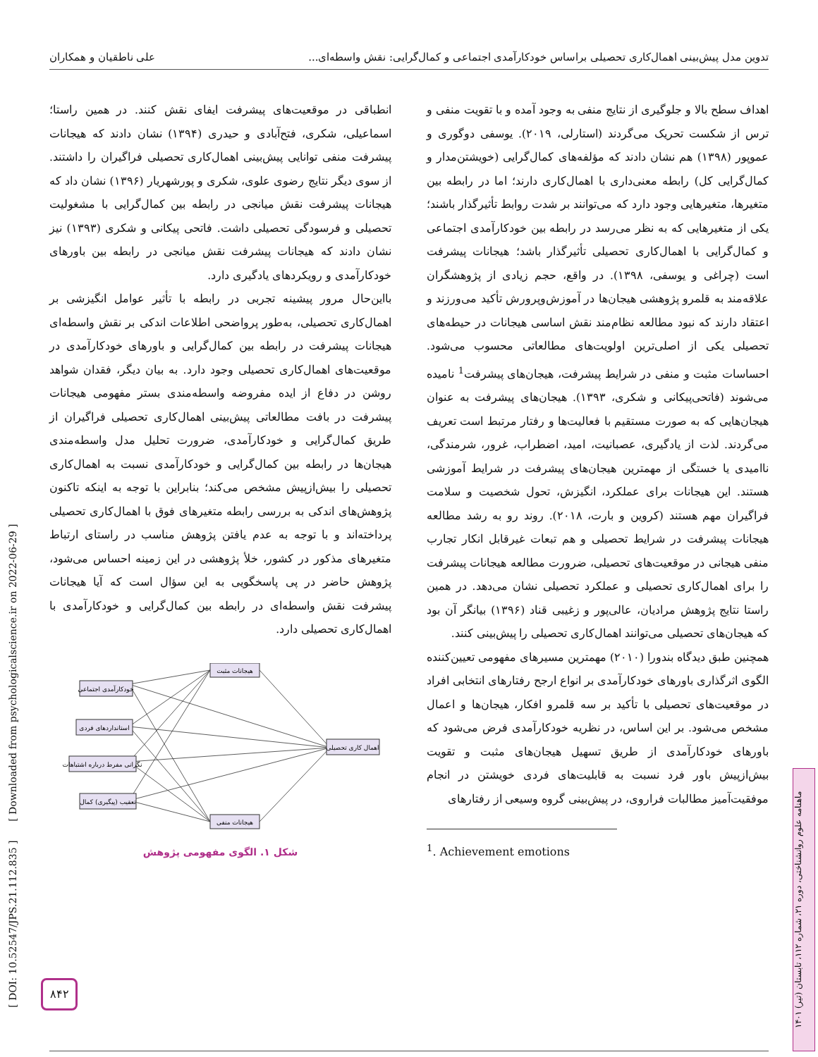تدوین مدل پیش‌بینی اهمال‌کاری تحصیلی براساس خودکارآمدی اجتماعی و کمال‌گرایی: نقش واسطه‌ای... علی ناطقیان و همکاران
اهداف سطح بالا و جلوگیری از نتایج منفی به وجود آمده و با تقویت منفی و ترس از شکست تحریک می‌گردند (استارلی، ۲۰۱۹). یوسفی دوگوری و عموپور (۱۳۹۸) هم نشان دادند که مؤلفه‌های کمال‌گرایی (خویشتن‌مدار و کمال‌گرایی کل) رابطه معنی‌داری با اهمال‌کاری دارند؛ اما در رابطه بین متغیرها، متغیرهایی وجود دارد که می‌توانند بر شدت روابط تأثیرگذار باشند؛ یکی از متغیرهایی که به نظر می‌رسد در رابطه بین خودکارآمدی اجتماعی و کمال‌گرایی با اهمال‌کاری تحصیلی تأثیرگذار باشد؛ هیجانات پیشرفت است (چراغی و یوسفی، ۱۳۹۸). در واقع، حجم زیادی از پژوهشگران علاقه‌مند به قلمرو پژوهشی هیجان‌ها در آموزش‌وپرورش تأکید می‌ورزند و اعتقاد دارند که نبود مطالعه نظام‌مند نقش اساسی هیجانات در حیطه‌های تحصیلی یکی از اصلی‌ترین اولویت‌های مطالعاتی محسوب می‌شود. احساسات مثبت و منفی در شرایط پیشرفت، هیجان‌های پیشرفت<sup>1</sup> نامیده می‌شوند (فاتحی‌پیکانی و شکری، ۱۳۹۳). هیجان‌های پیشرفت به عنوان هیجان‌هایی که به صورت مستقیم با فعالیت‌ها و رفتار مرتبط است تعریف می‌گردند. لذت از یادگیری، عصبانیت، امید، اضطراب، غرور، شرمندگی، ناامیدی یا خستگی از مهمترین هیجان‌های پیشرفت در شرایط آموزشی هستند. این هیجانات برای عملکرد، انگیزش، تحول شخصیت و سلامت فراگیران مهم هستند (کروین و بارت، ۲۰۱۸). روند رو به رشد مطالعه هیجانات پیشرفت در شرایط تحصیلی و هم تبعات غیرقابل انکار تجارب منفی هیجانی در موقعیت‌های تحصیلی، ضرورت مطالعه هیجانات پیشرفت را برای اهمال‌کاری تحصیلی و عملکرد تحصیلی نشان می‌دهد. در همین راستا نتایج پژوهش مرادیان، عالی‌پور و زغیبی قناد (۱۳۹۶) بیانگر آن بود که هیجان‌های تحصیلی می‌توانند اهمال‌کاری تحصیلی را پیش‌بینی کنند.
همچنین طبق دیدگاه بندورا (۲۰۱۰) مهمترین مسیرهای مفهومی تعیین‌کننده الگوی اثرگذاری باورهای خودکارآمدی بر انواع ارجح رفتارهای انتخابی افراد در موقعیت‌های تحصیلی با تأکید بر سه قلمرو افکار، هیجان‌ها و اعمال مشخص می‌شود. بر این اساس، در نظریه خودکارآمدی فرض می‌شود که باورهای خودکارآمدی از طریق تسهیل هیجان‌های مثبت و تقویت بیش‌ازپیش باور فرد نسبت به قابلیت‌های فردی خویشتن در انجام موفقیت‌آمیز مطالبات فراروی، در پیش‌بینی گروه وسیعی از رفتارهای
<sup>1</sup>. Achievement emotions
انطباقی در موقعیت‌های پیشرفت ایفای نقش کنند. در همین راستا؛ اسماعیلی، شکری، فتح‌آبادی و حیدری (۱۳۹۴) نشان دادند که هیجانات پیشرفت منفی توانایی پیش‌بینی اهمال‌کاری تحصیلی فراگیران را داشتند. از سوی دیگر نتایج رضوی علوی، شکری و پورشهریار (۱۳۹۶) نشان داد که هیجانات پیشرفت نقش میانجی در رابطه بین کمال‌گرایی با مشغولیت تحصیلی و فرسودگی تحصیلی داشت. فاتحی پیکانی و شکری (۱۳۹۳) نیز نشان دادند که هیجانات پیشرفت نقش میانجی در رابطه بین باورهای خودکارآمدی و رویکردهای یادگیری دارد.
بااین‌حال مرور پیشینه تجربی در رابطه با تأثیر عوامل انگیزشی بر اهمال‌کاری تحصیلی، به‌طور پرواضحی اطلاعات اندکی بر نقش واسطه‌ای هیجانات پیشرفت در رابطه بین کمال‌گرایی و باورهای خودکارآمدی در موقعیت‌های اهمال‌کاری تحصیلی وجود دارد. به بیان دیگر، فقدان شواهد روشن در دفاع از ایده مفروضه واسطه‌مندی بستر مفهومی هیجانات پیشرفت در بافت مطالعاتی پیش‌بینی اهمال‌کاری تحصیلی فراگیران از طریق کمال‌گرایی و خودکارآمدی، ضرورت تحلیل مدل واسطه‌مندی هیجان‌ها در رابطه بین کمال‌گرایی و خودکارآمدی نسبت به اهمال‌کاری تحصیلی را بیش‌ازپیش مشخص می‌کند؛ بنابراین با توجه به اینکه تاکنون پژوهش‌های اندکی به بررسی رابطه متغیرهای فوق با اهمال‌کاری تحصیلی پرداخته‌اند و با توجه به عدم یافتن پژوهش مناسب در راستای ارتباط متغیرهای مذکور در کشور، خلأ پژوهشی در این زمینه احساس می‌شود، پژوهش حاضر در پی پاسخگویی به این سؤال است که آیا هیجانات پیشرفت نقش واسطه‌ای در رابطه بین کمال‌گرایی و خودکارآمدی با اهمال‌کاری تحصیلی دارد.
خودکارآمدی اجتماعی
استانداردهای فردی
نگرانی مفرط درباره اشتباهات
تعقیب (پیگیری) کمال
هیجانات مثبت
هیجانات منفی
اهمال کاری تحصیلی
شکل ۱. الگوی مفهومی پژوهش
ماهنامه علوم روانشناختی، دوره ۲۱، شماره ۱۱۲، تابستان (تیر) ۱۴۰۱
[ DOI: 10.52547/JPS.21.112.835 ] [ Downloaded from psychologicalscience.ir on 2022-06-29 ]
۸۴۲